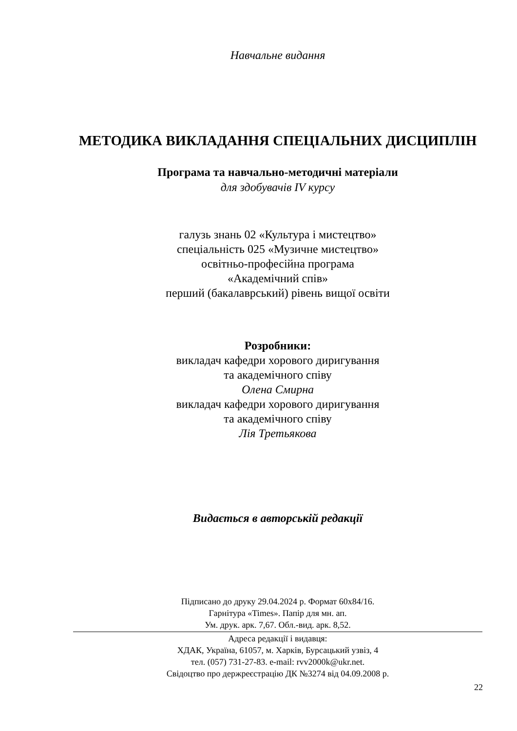Навчальне видання
МЕТОДИКА ВИКЛАДАННЯ СПЕЦІАЛЬНИХ ДИСЦИПЛІН
Програма та навчально-методичні матеріали
для здобувачів IV курсу
галузь знань 02 «Культура і мистецтво»
спеціальність 025 «Музичне мистецтво»
освітньо-професійна програма
«Академічний спів»
перший (бакалаврський) рівень вищої освіти
Розробники:
викладач кафедри хорового диригування
та академічного співу
Олена Смирна
викладач кафедри хорового диригування
та академічного співу
Лія Третьякова
Видається в авторській редакції
Підписано до друку 29.04.2024 р. Формат 60х84/16.
Гарнітура «Times». Папір для мн. ап.
Ум. друк. арк. 7,67. Обл.-вид. арк. 8,52.
Адреса редакції і видавця:
ХДАК, Україна, 61057, м. Харків, Бурсацький узвіз, 4
тел. (057) 731-27-83. e-mail: rvv2000k@ukr.net.
Свідоцтво про держреєстрацію ДК №3274 від 04.09.2008 р.
22